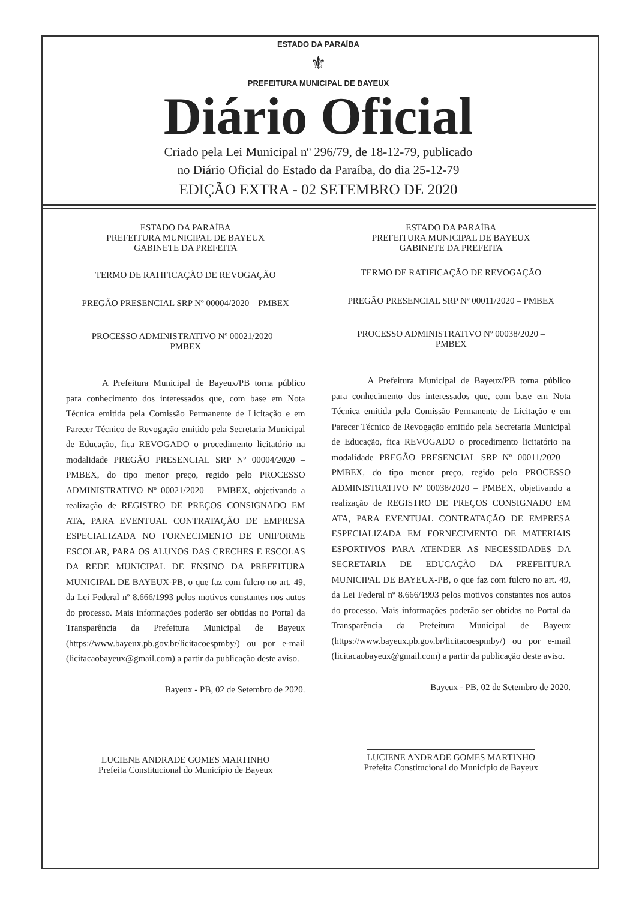ESTADO DA PARAÍBA
⚜
PREFEITURA MUNICIPAL DE BAYEUX
Diário Oficial
Criado pela Lei Municipal nº 296/79, de 18-12-79, publicado
no Diário Oficial do Estado da Paraíba, do dia 25-12-79
EDIÇÃO EXTRA - 02 SETEMBRO DE 2020
ESTADO DA PARAÍBA
PREFEITURA MUNICIPAL DE BAYEUX
GABINETE DA PREFEITA
TERMO DE RATIFICAÇÃO DE REVOGAÇÃO
PREGÃO PRESENCIAL SRP Nº 00004/2020 – PMBEX
PROCESSO ADMINISTRATIVO Nº 00021/2020 –
PMBEX
A Prefeitura Municipal de Bayeux/PB torna público para conhecimento dos interessados que, com base em Nota Técnica emitida pela Comissão Permanente de Licitação e em Parecer Técnico de Revogação emitido pela Secretaria Municipal de Educação, fica REVOGADO o procedimento licitatório na modalidade PREGÃO PRESENCIAL SRP Nº 00004/2020 – PMBEX, do tipo menor preço, regido pelo PROCESSO ADMINISTRATIVO Nº 00021/2020 – PMBEX, objetivando a realização de REGISTRO DE PREÇOS CONSIGNADO EM ATA, PARA EVENTUAL CONTRATAÇÃO DE EMPRESA ESPECIALIZADA NO FORNECIMENTO DE UNIFORME ESCOLAR, PARA OS ALUNOS DAS CRECHES E ESCOLAS DA REDE MUNICIPAL DE ENSINO DA PREFEITURA MUNICIPAL DE BAYEUX-PB, o que faz com fulcro no art. 49, da Lei Federal nº 8.666/1993 pelos motivos constantes nos autos do processo. Mais informações poderão ser obtidas no Portal da Transparência da Prefeitura Municipal de Bayeux (https://www.bayeux.pb.gov.br/licitacoespmby/) ou por e-mail (licitacaobayeux@gmail.com) a partir da publicação deste aviso.
Bayeux - PB, 02 de Setembro de 2020.
LUCIENE ANDRADE GOMES MARTINHO
Prefeita Constitucional do Município de Bayeux
ESTADO DA PARAÍBA
PREFEITURA MUNICIPAL DE BAYEUX
GABINETE DA PREFEITA
TERMO DE RATIFICAÇÃO DE REVOGAÇÃO
PREGÃO PRESENCIAL SRP Nº 00011/2020 – PMBEX
PROCESSO ADMINISTRATIVO Nº 00038/2020 –
PMBEX
A Prefeitura Municipal de Bayeux/PB torna público para conhecimento dos interessados que, com base em Nota Técnica emitida pela Comissão Permanente de Licitação e em Parecer Técnico de Revogação emitido pela Secretaria Municipal de Educação, fica REVOGADO o procedimento licitatório na modalidade PREGÃO PRESENCIAL SRP Nº 00011/2020 – PMBEX, do tipo menor preço, regido pelo PROCESSO ADMINISTRATIVO Nº 00038/2020 – PMBEX, objetivando a realização de REGISTRO DE PREÇOS CONSIGNADO EM ATA, PARA EVENTUAL CONTRATAÇÃO DE EMPRESA ESPECIALIZADA EM FORNECIMENTO DE MATERIAIS ESPORTIVOS PARA ATENDER AS NECESSIDADES DA SECRETARIA DE EDUCAÇÃO DA PREFEITURA MUNICIPAL DE BAYEUX-PB, o que faz com fulcro no art. 49, da Lei Federal nº 8.666/1993 pelos motivos constantes nos autos do processo. Mais informações poderão ser obtidas no Portal da Transparência da Prefeitura Municipal de Bayeux (https://www.bayeux.pb.gov.br/licitacoespmby/) ou por e-mail (licitacaobayeux@gmail.com) a partir da publicação deste aviso.
Bayeux - PB, 02 de Setembro de 2020.
LUCIENE ANDRADE GOMES MARTINHO
Prefeita Constitucional do Município de Bayeux